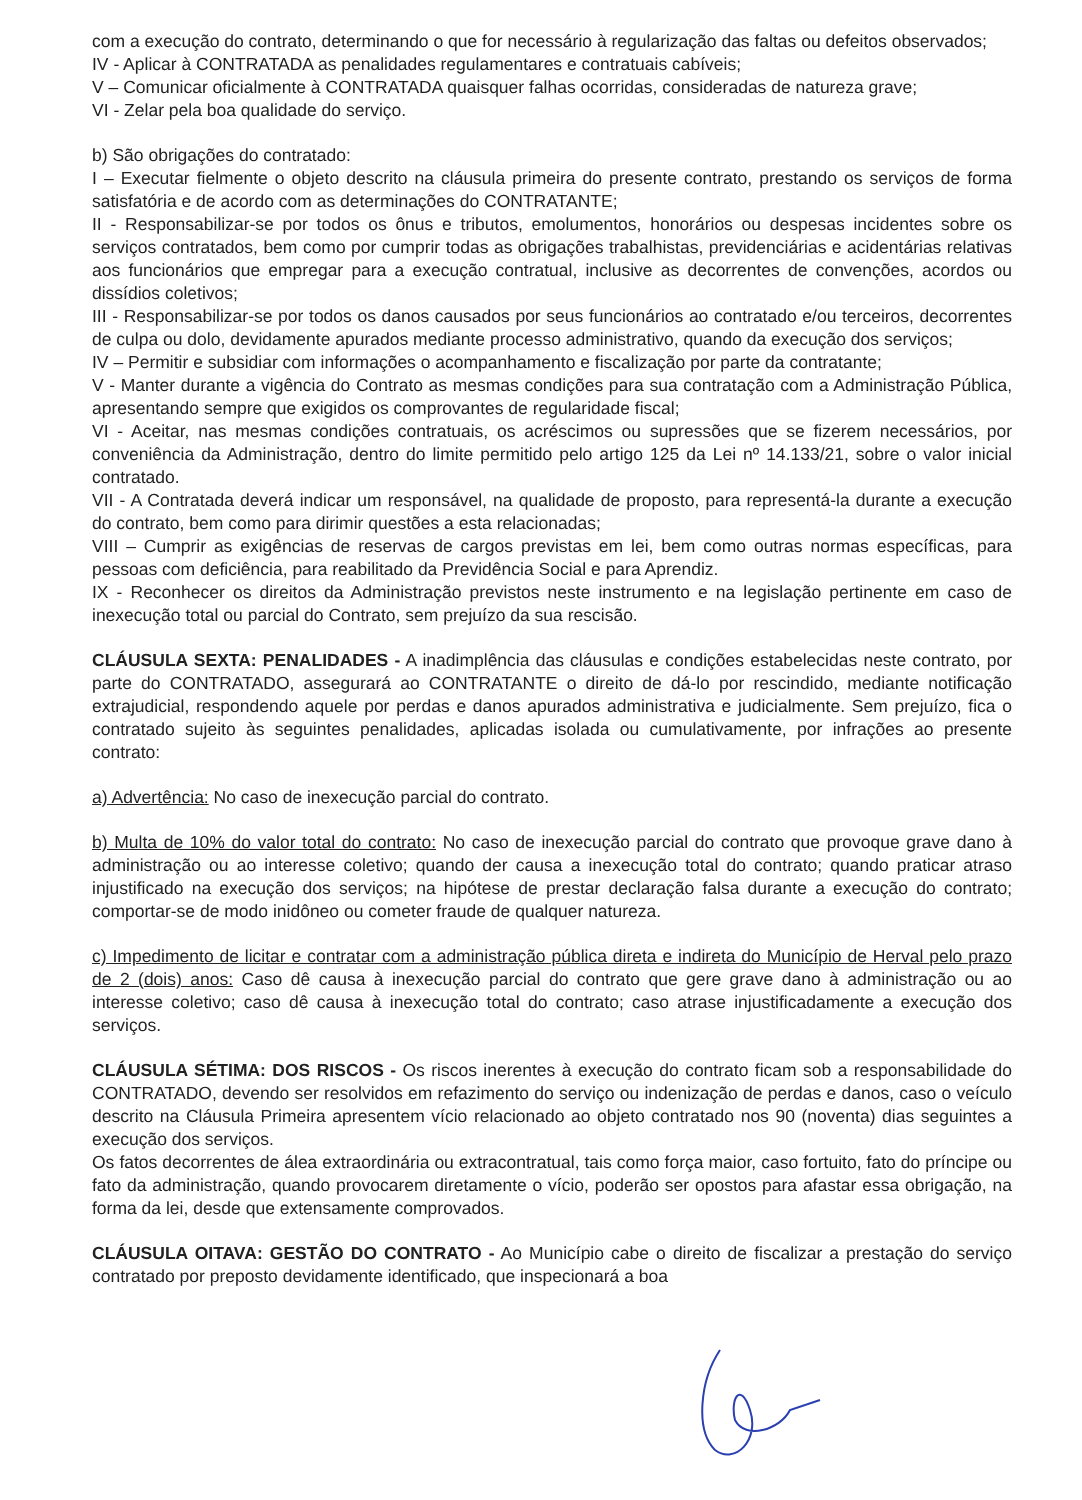com a execução do contrato, determinando o que for necessário à regularização das faltas ou defeitos observados;
IV - Aplicar à CONTRATADA as penalidades regulamentares e contratuais cabíveis;
V – Comunicar oficialmente à CONTRATADA quaisquer falhas ocorridas, consideradas de natureza grave;
VI - Zelar pela boa qualidade do serviço.
b) São obrigações do contratado:
I – Executar fielmente o objeto descrito na cláusula primeira do presente contrato, prestando os serviços de forma satisfatória e de acordo com as determinações do CONTRATANTE;
II - Responsabilizar-se por todos os ônus e tributos, emolumentos, honorários ou despesas incidentes sobre os serviços contratados, bem como por cumprir todas as obrigações trabalhistas, previdenciárias e acidentárias relativas aos funcionários que empregar para a execução contratual, inclusive as decorrentes de convenções, acordos ou dissídios coletivos;
III - Responsabilizar-se por todos os danos causados por seus funcionários ao contratado e/ou terceiros, decorrentes de culpa ou dolo, devidamente apurados mediante processo administrativo, quando da execução dos serviços;
IV – Permitir e subsidiar com informações o acompanhamento e fiscalização por parte da contratante;
V - Manter durante a vigência do Contrato as mesmas condições para sua contratação com a Administração Pública, apresentando sempre que exigidos os comprovantes de regularidade fiscal;
VI - Aceitar, nas mesmas condições contratuais, os acréscimos ou supressões que se fizerem necessários, por conveniência da Administração, dentro do limite permitido pelo artigo 125 da Lei nº 14.133/21, sobre o valor inicial contratado.
VII - A Contratada deverá indicar um responsável, na qualidade de proposto, para representá-la durante a execução do contrato, bem como para dirimir questões a esta relacionadas;
VIII – Cumprir as exigências de reservas de cargos previstas em lei, bem como outras normas específicas, para pessoas com deficiência, para reabilitado da Previdência Social e para Aprendiz.
IX - Reconhecer os direitos da Administração previstos neste instrumento e na legislação pertinente em caso de inexecução total ou parcial do Contrato, sem prejuízo da sua rescisão.
CLÁUSULA SEXTA: PENALIDADES - A inadimplência das cláusulas e condições estabelecidas neste contrato, por parte do CONTRATADO, assegurará ao CONTRATANTE o direito de dá-lo por rescindido, mediante notificação extrajudicial, respondendo aquele por perdas e danos apurados administrativa e judicialmente. Sem prejuízo, fica o contratado sujeito às seguintes penalidades, aplicadas isolada ou cumulativamente, por infrações ao presente contrato:
a) Advertência: No caso de inexecução parcial do contrato.
b) Multa de 10% do valor total do contrato: No caso de inexecução parcial do contrato que provoque grave dano à administração ou ao interesse coletivo; quando der causa a inexecução total do contrato; quando praticar atraso injustificado na execução dos serviços; na hipótese de prestar declaração falsa durante a execução do contrato; comportar-se de modo inidôneo ou cometer fraude de qualquer natureza.
c) Impedimento de licitar e contratar com a administração pública direta e indireta do Município de Herval pelo prazo de 2 (dois) anos: Caso dê causa à inexecução parcial do contrato que gere grave dano à administração ou ao interesse coletivo; caso dê causa à inexecução total do contrato; caso atrase injustificadamente a execução dos serviços.
CLÁUSULA SÉTIMA: DOS RISCOS - Os riscos inerentes à execução do contrato ficam sob a responsabilidade do CONTRATADO, devendo ser resolvidos em refazimento do serviço ou indenização de perdas e danos, caso o veículo descrito na Cláusula Primeira apresentem vício relacionado ao objeto contratado nos 90 (noventa) dias seguintes a execução dos serviços.
Os fatos decorrentes de álea extraordinária ou extracontratual, tais como força maior, caso fortuito, fato do príncipe ou fato da administração, quando provocarem diretamente o vício, poderão ser opostos para afastar essa obrigação, na forma da lei, desde que extensamente comprovados.
CLÁUSULA OITAVA: GESTÃO DO CONTRATO - Ao Município cabe o direito de fiscalizar a prestação do serviço contratado por preposto devidamente identificado, que inspecionará a boa